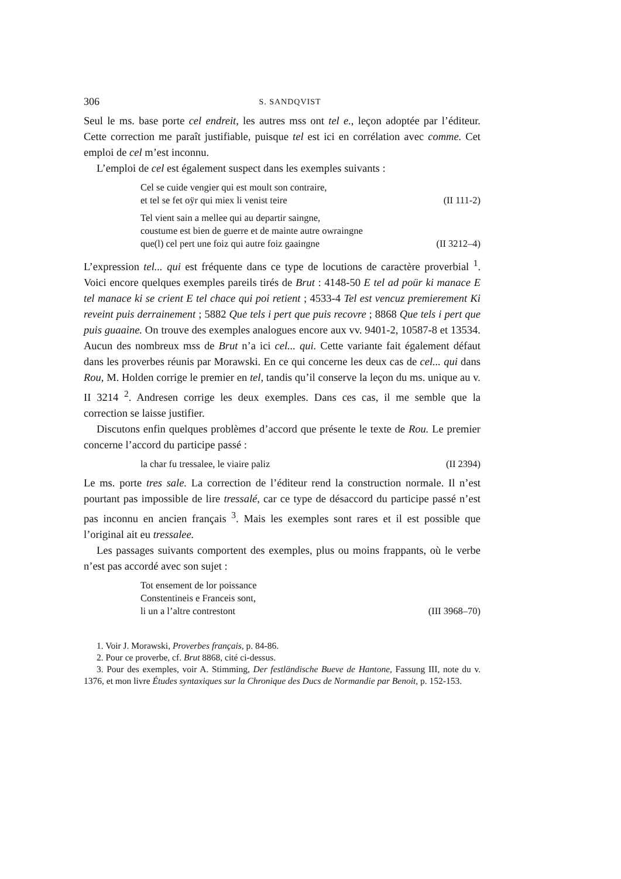306 S. SANDQVIST
Seul le ms. base porte cel endreit, les autres mss ont tel e., leçon adoptée par l’éditeur. Cette correction me paraît justifiable, puisque tel est ici en corrélation avec comme. Cet emploi de cel m’est inconnu.
L’emploi de cel est également suspect dans les exemples suivants :
Cel se cuide vengier qui est moult son contraire,
et tel se fet oÿr qui miex li venist teire (II 111-2)
Tel vient sain a mellee qui au departir saingne,
coustume est bien de guerre et de mainte autre owraingne
que(l) cel pert une foiz qui autre foiz gaaingne (II 3212–4)
L’expression tel... qui est fréquente dans ce type de locutions de caractère proverbial <sup>1</sup>. Voici encore quelques exemples pareils tirés de Brut : 4148-50 E tel ad poür ki manace E tel manace ki se crient E tel chace qui poi retient ; 4533-4 Tel est vencuz premierement Ki reveint puis derrainement ; 5882 Que tels i pert que puis recovre ; 8868 Que tels i pert que puis guaaine. On trouve des exemples analogues encore aux vv. 9401-2, 10587-8 et 13534. Aucun des nombreux mss de Brut n’a ici cel... qui. Cette variante fait également défaut dans les proverbes réunis par Morawski. En ce qui concerne les deux cas de cel... qui dans Rou, M. Holden corrige le premier en tel, tandis qu’il conserve la leçon du ms. unique au v. II 3214 <sup>2</sup>. Andresen corrige les deux exemples. Dans ces cas, il me semble que la correction se laisse justifier.
Discutons enfin quelques problèmes d’accord que présente le texte de Rou. Le premier concerne l’accord du participe passé :
la char fu tressalee, le viaire paliz (II 2394)
Le ms. porte tres sale. La correction de l’éditeur rend la construction normale. Il n’est pourtant pas impossible de lire tressalé, car ce type de désaccord du participe passé n’est pas inconnu en ancien français <sup>3</sup>. Mais les exemples sont rares et il est possible que l’original ait eu tressalee.
Les passages suivants comportent des exemples, plus ou moins frappants, où le verbe n’est pas accordé avec son sujet :
Tot ensement de lor poissance
Constentineis e Franceis sont,
li un a l’altre contrestont (III 3968–70)
1. Voir J. Morawski, Proverbes français, p. 84-86.
2. Pour ce proverbe, cf. Brut 8868, cité ci-dessus.
3. Pour des exemples, voir A. Stimming, Der festländische Bueve de Hantone, Fassung III, note du v. 1376, et mon livre Études syntaxiques sur la Chronique des Ducs de Normandie par Benoit, p. 152-153.